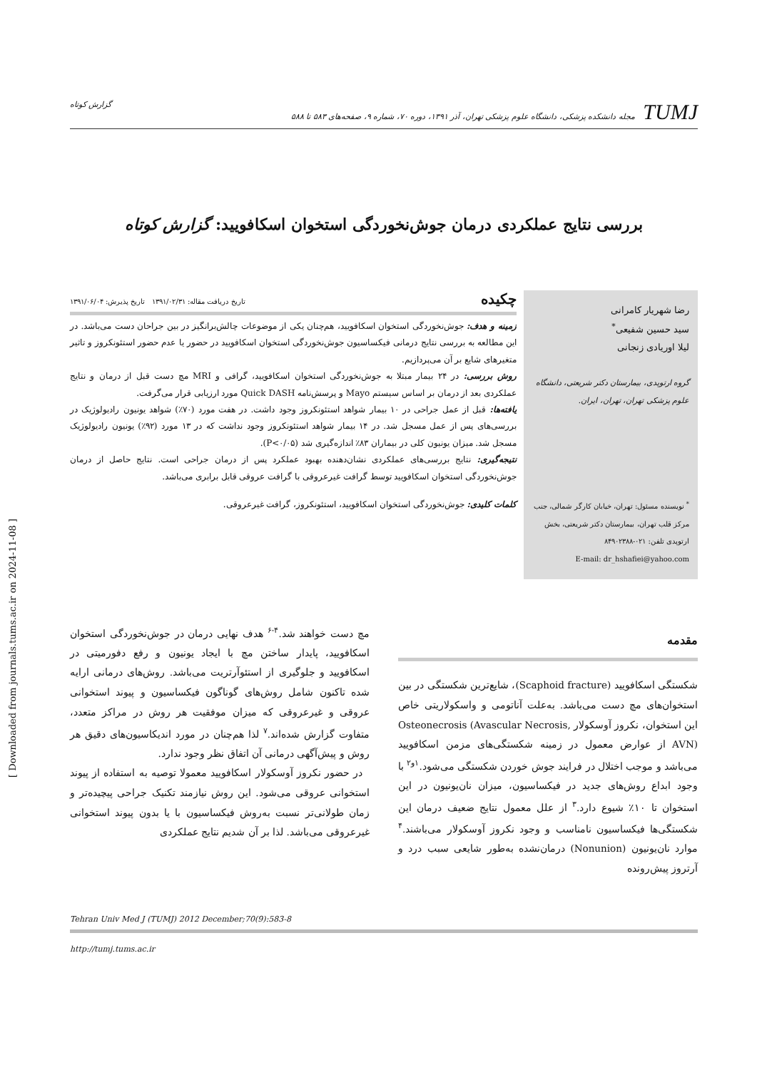TUMJ مجله دانشکده پزشکی، دانشگاه علوم پزشکی تهران، آذر ۱۳۹۱، دوره ۷۰، شماره ۹، صفحه‌های ۵۸۳ تا ۵۸۸
گزارش کوتاه
بررسی نتایج عملکردی درمان جوش‌نخوردگی استخوان اسکافویید: گزارش کوتاه
رضا شهریار کامرانی
سید حسین شفیعی<sup>*</sup>
لیلا اوریادی زنجانی
گروه ارتوپدی، بیمارستان دکتر شریعتی، دانشگاه علوم پزشکی تهران، تهران، ایران.
<sup>*</sup> نویسنده مسئول: تهران، خیابان کارگر شمالی، جنب مرکز قلب تهران، بیمارستان دکتر شریعتی، بخش ارتوپدی تلفن: ۰۲۱-۸۴۹۰۲۳۸۸
E-mail: dr_hshafiei@yahoo.com
چکیده تاریخ دریافت مقاله: ۱۳۹۱/۰۲/۳۱ تاریخ پذیرش: ۱۳۹۱/۰۶/۰۴
زمینه و هدف: جوش‌نخوردگی استخوان اسکافویید، هم‌چنان یکی از موضوعات چالش‌برانگیز در بین جراحان دست می‌باشد. در این مطالعه به بررسی نتایج درمانی فیکساسیون جوش‌نخوردگی استخوان اسکافویید در حضور یا عدم حضور استئونکروز و تاثیر متغیرهای شایع بر آن می‌پردازیم.
روش بررسی: در ۲۴ بیمار مبتلا به جوش‌نخوردگی استخوان اسکافویید، گرافی و MRI مچ دست قبل از درمان و نتایج عملکردی بعد از درمان بر اساس سیستم Mayo و پرسش‌نامه Quick DASH مورد ارزیابی قرار می‌گرفت.
یافته‌ها: قبل از عمل جراحی در ۱۰ بیمار شواهد استئونکروز وجود داشت. در هفت مورد (۷۰٪) شواهد یونیون رادیولوژیک در بررسی‌های پس از عمل مسجل شد. در ۱۴ بیمار شواهد استئونکروز وجود نداشت که در ۱۳ مورد (۹۲٪) یونیون رادیولوژیک مسجل شد. میزان یونیون کلی در بیماران ۸۳٪ اندازه‌گیری شد (P<۰/۰۵).
نتیجه‌گیری: نتایج بررسی‌های عملکردی نشان‌دهنده بهبود عملکرد پس از درمان جراحی است. نتایج حاصل از درمان جوش‌نخوردگی استخوان اسکافویید توسط گرافت غیرعروقی با گرافت عروقی قابل برابری می‌باشد.
کلمات کلیدی: جوش‌نخوردگی استخوان اسکافویید، استئونکروز، گرافت غیرعروقی.
مقدمه
شکستگی اسکافویید (Scaphoid fracture)، شایع‌ترین شکستگی در بین استخوان‌های مچ دست می‌باشد. به‌علت آناتومی و واسکولاریتی خاص این استخوان، نکروز آوسکولار Osteonecrosis (Avascular Necrosis, AVN) از عوارض معمول در زمینه شکستگی‌های مزمن اسکافویید می‌باشد و موجب اختلال در فرایند جوش خوردن شکستگی می‌شود.<sup>۱و۲</sup> با وجود ابداع روش‌های جدید در فیکساسیون، میزان نان‌یونیون در این استخوان تا ۱۰٪ شیوع دارد.<sup>۳</sup> از علل معمول نتایج ضعیف درمان این شکستگی‌ها فیکساسیون نامناسب و وجود نکروز آوسکولار می‌باشند.<sup>۴</sup> موارد نان‌یونیون (Nonunion) درمان‌نشده به‌طور شایعی سبب درد و آرتروز پیش‌رونده
مچ دست خواهند شد.<sup>۴-۶</sup> هدف نهایی درمان در جوش‌نخوردگی استخوان اسکافویید، پایدار ساختن مچ با ایجاد یونیون و رفع دفورمیتی در اسکافویید و جلوگیری از استئوآرتریت می‌باشد. روش‌های درمانی ارایه شده تاکنون شامل روش‌های گوناگون فیکساسیون و پیوند استخوانی عروقی و غیرعروقی که میزان موفقیت هر روش در مراکز متعدد، متفاوت گزارش شده‌اند.<sup>۷</sup> لذا هم‌چنان در مورد اندیکاسیون‌های دقیق هر روش و پیش‌آگهی درمانی آن اتفاق نظر وجود ندارد.
در حضور نکروز آوسکولار اسکافویید معمولا توصیه به استفاده از پیوند استخوانی عروقی می‌شود. این روش نیازمند تکنیک جراحی پیچیده‌تر و زمان طولانی‌تر نسبت به‌روش فیکساسیون با یا بدون پیوند استخوانی غیرعروقی می‌باشد. لذا بر آن شدیم نتایج عملکردی
Tehran Univ Med J (TUMJ) 2012 December;70(9):583-8
http://tumj.tums.ac.ir
[ Downloaded from journals.tums.ac.ir on 2024-11-08 ]